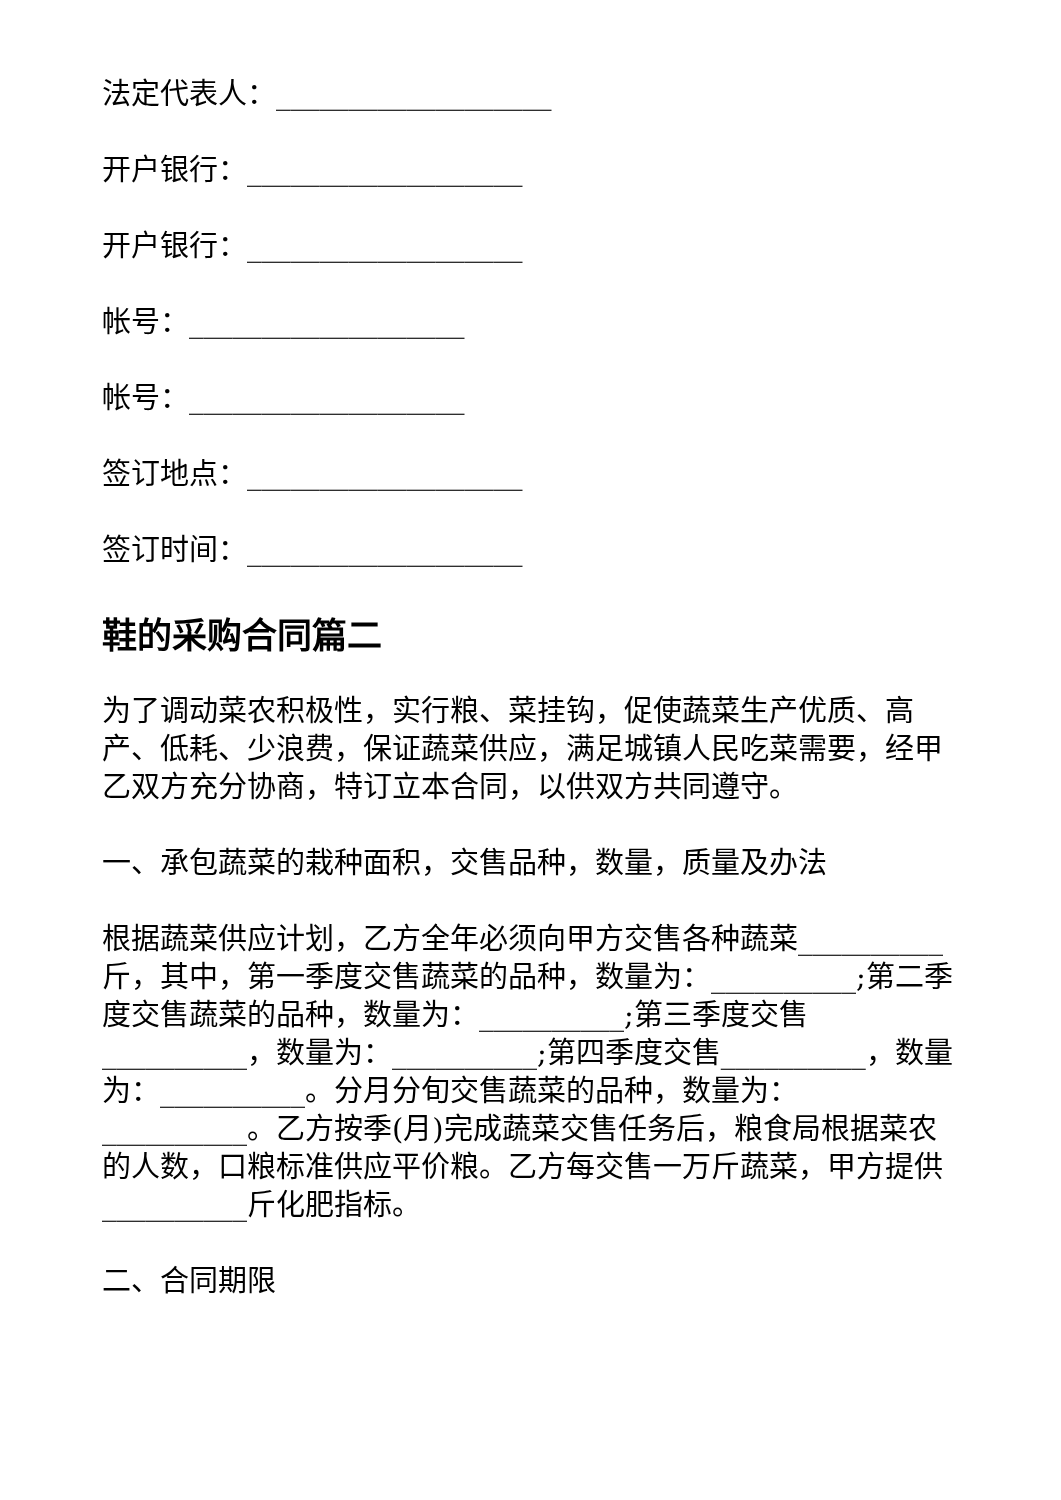法定代表人：___________________
开户银行：___________________
开户银行：___________________
帐号：___________________
帐号：___________________
签订地点：___________________
签订时间：___________________
鞋的采购合同篇二
为了调动菜农积极性，实行粮、菜挂钩，促使蔬菜生产优质、高产、低耗、少浪费，保证蔬菜供应，满足城镇人民吃菜需要，经甲乙双方充分协商，特订立本合同，以供双方共同遵守。
一、承包蔬菜的栽种面积，交售品种，数量，质量及办法
根据蔬菜供应计划，乙方全年必须向甲方交售各种蔬菜__________斤，其中，第一季度交售蔬菜的品种，数量为：__________;第二季度交售蔬菜的品种，数量为：__________;第三季度交售__________，数量为：__________;第四季度交售__________，数量为：__________。分月分旬交售蔬菜的品种，数量为：__________。乙方按季(月)完成蔬菜交售任务后，粮食局根据菜农的人数，口粮标准供应平价粮。乙方每交售一万斤蔬菜，甲方提供__________斤化肥指标。
二、合同期限